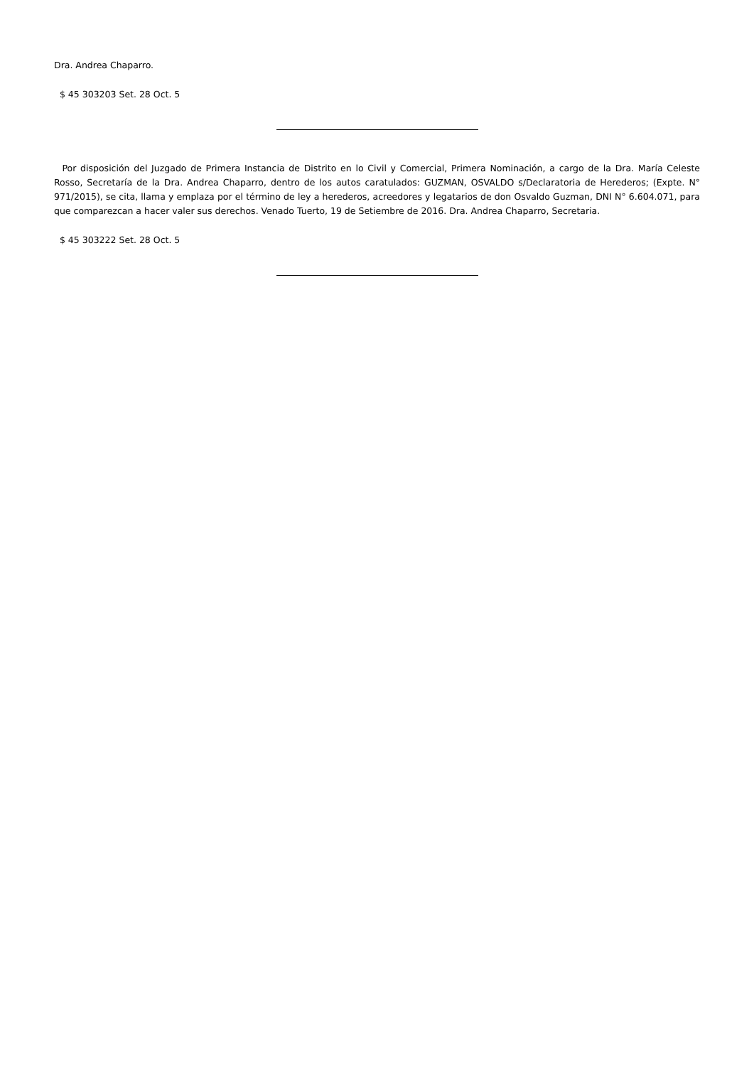Dra. Andrea Chaparro.
$ 45 303203 Set. 28 Oct. 5
Por disposición del Juzgado de Primera Instancia de Distrito en lo Civil y Comercial, Primera Nominación, a cargo de la Dra. María Celeste Rosso, Secretaría de la Dra. Andrea Chaparro, dentro de los autos caratulados: GUZMAN, OSVALDO s/Declaratoria de Herederos; (Expte. N° 971/2015), se cita, llama y emplaza por el término de ley a herederos, acreedores y legatarios de don Osvaldo Guzman, DNI N° 6.604.071, para que comparezcan a hacer valer sus derechos. Venado Tuerto, 19 de Setiembre de 2016. Dra. Andrea Chaparro, Secretaria.
$ 45 303222 Set. 28 Oct. 5